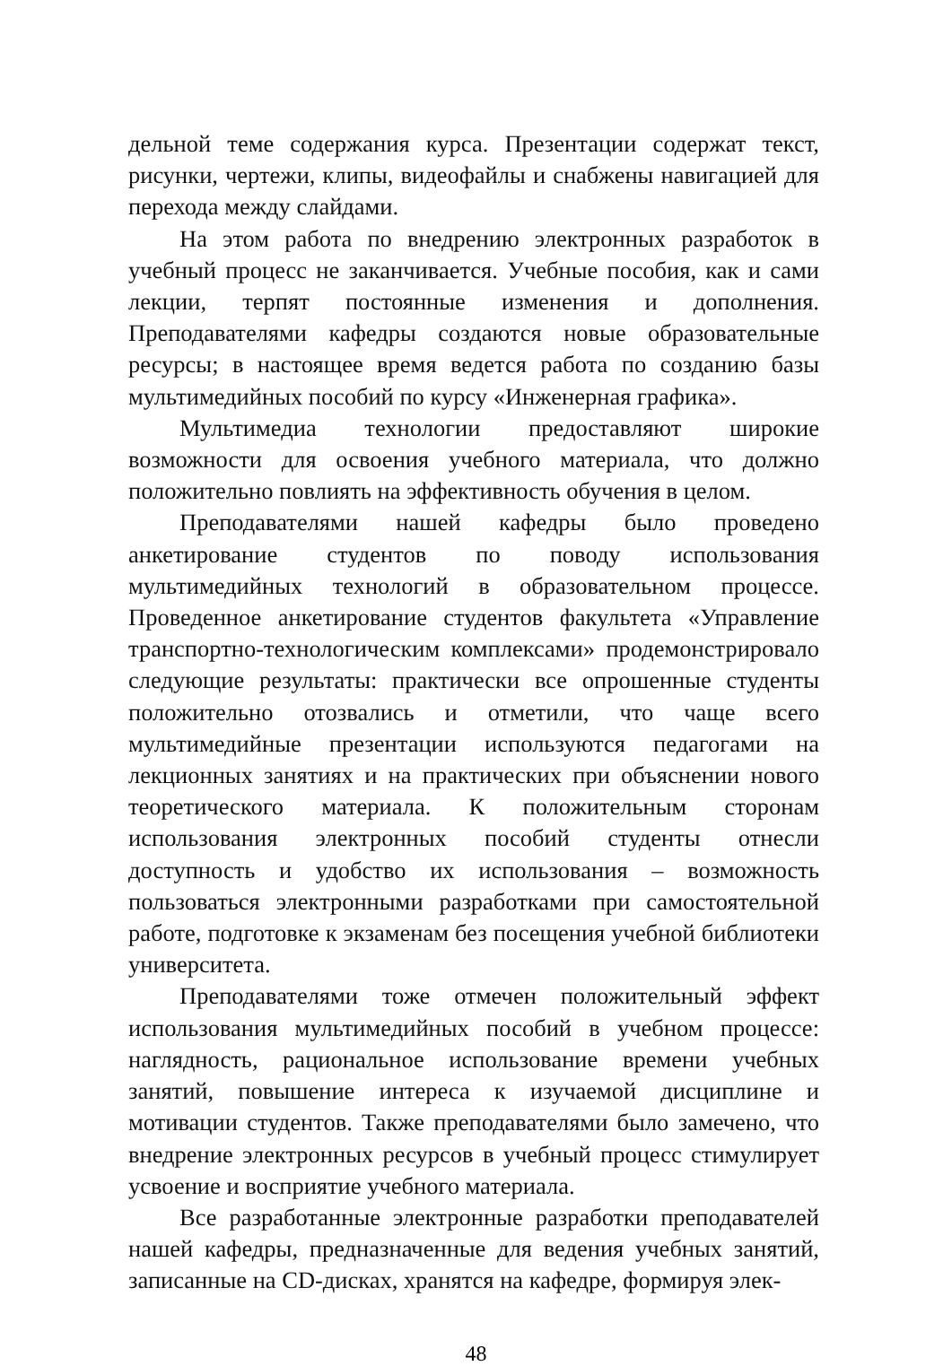дельной теме содержания курса. Презентации содержат текст, рисунки, чертежи, клипы, видеофайлы и снабжены навигацией для перехода между слайдами.
На этом работа по внедрению электронных разработок в учебный процесс не заканчивается. Учебные пособия, как и сами лекции, терпят постоянные изменения и дополнения. Преподавателями кафедры создаются новые образовательные ресурсы; в настоящее время ведется работа по созданию базы мультимедийных пособий по курсу «Инженерная графика».
Мультимедиа технологии предоставляют широкие возможности для освоения учебного материала, что должно положительно повлиять на эффективность обучения в целом.
Преподавателями нашей кафедры было проведено анкетирование студентов по поводу использования мультимедийных технологий в образовательном процессе. Проведенное анкетирование студентов факультета «Управление транспортно-технологическим комплексами» продемонстрировало следующие результаты: практически все опрошенные студенты положительно отозвались и отметили, что чаще всего мультимедийные презентации используются педагогами на лекционных занятиях и на практических при объяснении нового теоретического материала. К положительным сторонам использования электронных пособий студенты отнесли доступность и удобство их использования – возможность пользоваться электронными разработками при самостоятельной работе, подготовке к экзаменам без посещения учебной библиотеки университета.
Преподавателями тоже отмечен положительный эффект использования мультимедийных пособий в учебном процессе: наглядность, рациональное использование времени учебных занятий, повышение интереса к изучаемой дисциплине и мотивации студентов. Также преподавателями было замечено, что внедрение электронных ресурсов в учебный процесс стимулирует усвоение и восприятие учебного материала.
Все разработанные электронные разработки преподавателей нашей кафедры, предназначенные для ведения учебных занятий, записанные на CD-дисках, хранятся на кафедре, формируя элек-
48